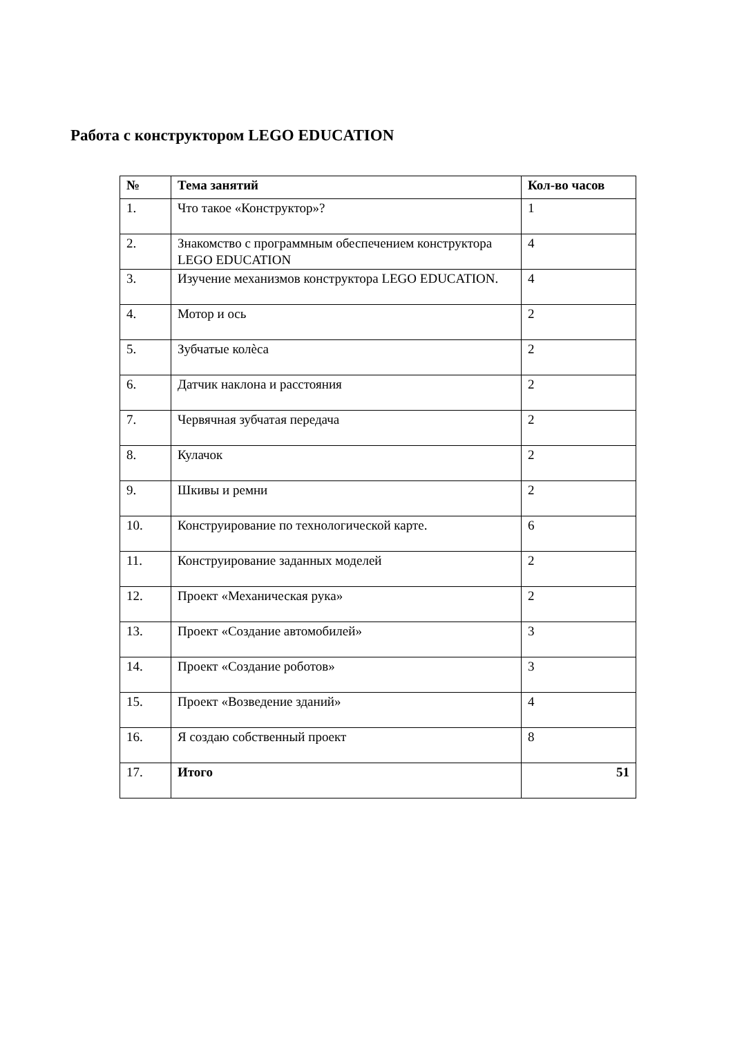Работа с конструктором LEGO EDUCATION
| № | Тема занятий | Кол-во часов |
| --- | --- | --- |
| 1. | Что такое «Конструктор»? | 1 |
| 2. | Знакомство с программным обеспечением конструктора LEGO EDUCATION | 4 |
| 3. | Изучение механизмов конструктора LEGO EDUCATION. | 4 |
| 4. | Мотор и ось | 2 |
| 5. | Зубчатые колѐса | 2 |
| 6. | Датчик наклона и расстояния | 2 |
| 7. | Червячная зубчатая передача | 2 |
| 8. | Кулачок | 2 |
| 9. | Шкивы и ремни | 2 |
| 10. | Конструирование по технологической карте. | 6 |
| 11. | Конструирование заданных моделей | 2 |
| 12. | Проект «Механическая рука» | 2 |
| 13. | Проект «Создание автомобилей» | 3 |
| 14. | Проект «Создание роботов» | 3 |
| 15. | Проект «Возведение зданий» | 4 |
| 16. | Я создаю собственный проект | 8 |
| 17. | Итого | 51 |